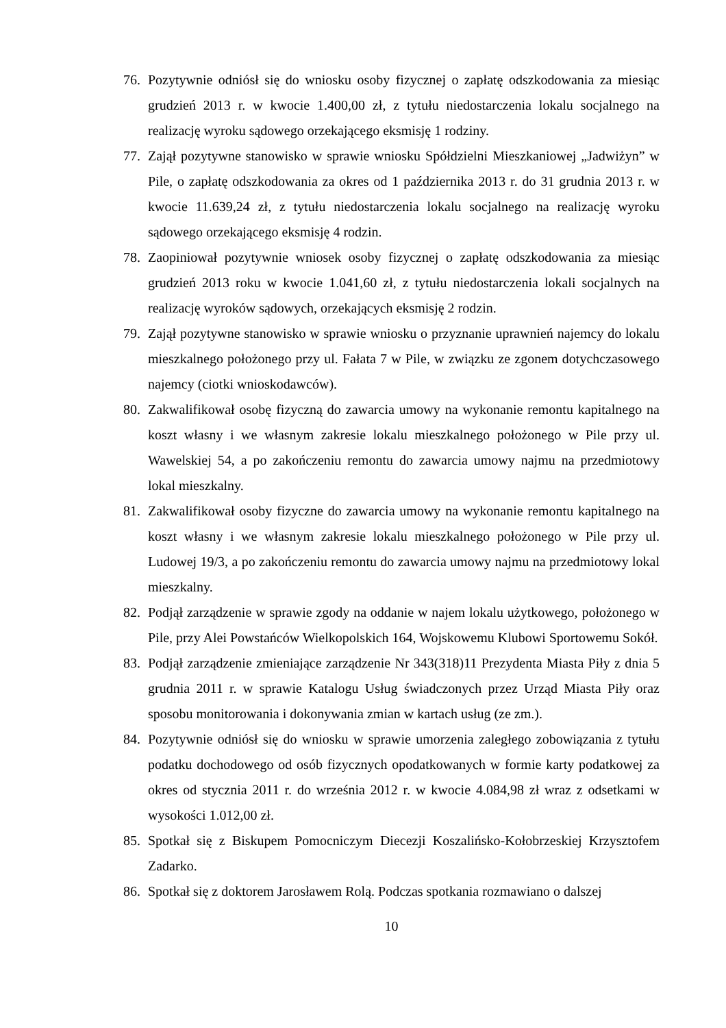76. Pozytywnie odniósł się do wniosku osoby fizycznej o zapłatę odszkodowania za miesiąc grudzień 2013 r. w kwocie 1.400,00 zł, z tytułu niedostarczenia lokalu socjalnego na realizację wyroku sądowego orzekającego eksmisję 1 rodziny.
77. Zajął pozytywne stanowisko w sprawie wniosku Spółdzielni Mieszkaniowej „Jadwiżyn” w Pile, o zapłatę odszkodowania za okres od 1 października 2013 r. do 31 grudnia 2013 r. w kwocie 11.639,24 zł, z tytułu niedostarczenia lokalu socjalnego na realizację wyroku sądowego orzekającego eksmisję 4 rodzin.
78. Zaopiniował pozytywnie wniosek osoby fizycznej o zapłatę odszkodowania za miesiąc grudzień 2013 roku w kwocie 1.041,60 zł, z tytułu niedostarczenia lokali socjalnych na realizację wyroków sądowych, orzekających eksmisję 2 rodzin.
79. Zajął pozytywne stanowisko w sprawie wniosku o przyznanie uprawnień najemcy do lokalu mieszkalnego położonego przy ul. Fałata 7 w Pile, w związku ze zgonem dotychczasowego najemcy (ciotki wnioskodawców).
80. Zakwalifikował osobę fizyczną do zawarcia umowy na wykonanie remontu kapitalnego na koszt własny i we własnym zakresie lokalu mieszkalnego położonego w Pile przy ul. Wawelskiej 54, a po zakończeniu remontu do zawarcia umowy najmu na przedmiotowy lokal mieszkalny.
81. Zakwalifikował osoby fizyczne do zawarcia umowy na wykonanie remontu kapitalnego na koszt własny i we własnym zakresie lokalu mieszkalnego położonego w Pile przy ul. Ludowej 19/3, a po zakończeniu remontu do zawarcia umowy najmu na przedmiotowy lokal mieszkalny.
82. Podjął zarządzenie w sprawie zgody na oddanie w najem lokalu użytkowego, położonego w Pile, przy Alei Powstańców Wielkopolskich 164, Wojskowemu Klubowi Sportowemu Sokół.
83. Podjął zarządzenie zmieniające zarządzenie Nr 343(318)11 Prezydenta Miasta Piły z dnia 5 grudnia 2011 r. w sprawie Katalogu Usług świadczonych przez Urząd Miasta Piły oraz sposobu monitorowania i dokonywania zmian w kartach usług (ze zm.).
84. Pozytywnie odniósł się do wniosku w sprawie umorzenia zaległego zobowiązania z tytułu podatku dochodowego od osób fizycznych opodatkowanych w formie karty podatkowej za okres od stycznia 2011 r. do września 2012 r. w kwocie 4.084,98 zł wraz z odsetkami w wysokości 1.012,00 zł.
85. Spotkał się z Biskupem Pomocniczym Diecezji Koszalińsko-Kołobrzeskiej Krzysztofem Zadarko.
86. Spotkał się z doktorem Jarosławem Rolą. Podczas spotkania rozmawiano o dalszej
10